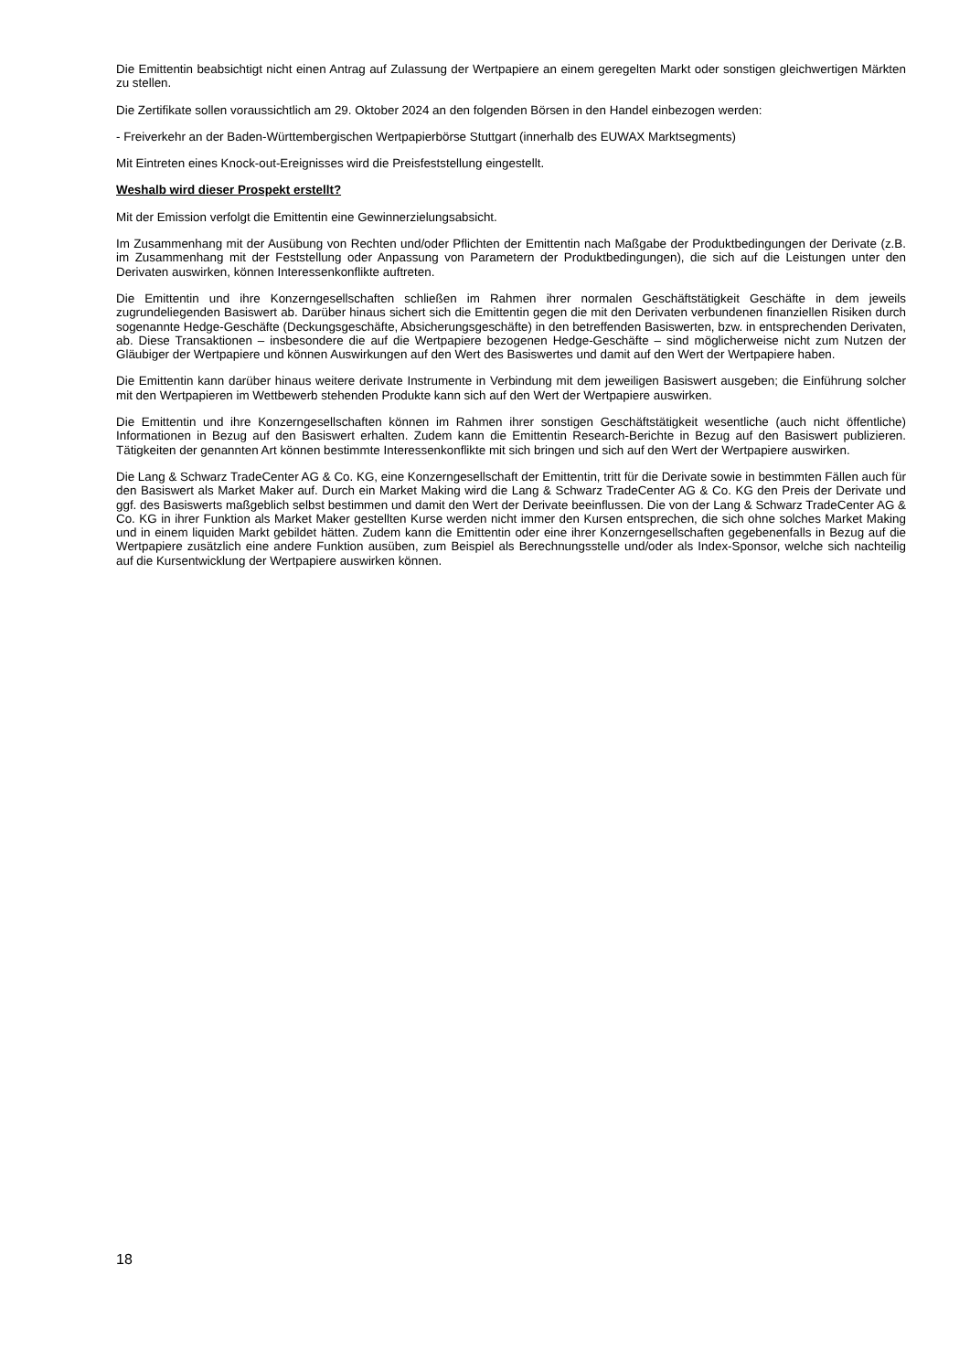Die Emittentin beabsichtigt nicht einen Antrag auf Zulassung der Wertpapiere an einem geregelten Markt oder sonstigen gleichwertigen Märkten zu stellen.
Die Zertifikate sollen voraussichtlich am 29. Oktober 2024 an den folgenden Börsen in den Handel einbezogen werden:
- Freiverkehr an der Baden-Württembergischen Wertpapierbörse Stuttgart (innerhalb des EUWAX Marktsegments)
Mit Eintreten eines Knock-out-Ereignisses wird die Preisfeststellung eingestellt.
Weshalb wird dieser Prospekt erstellt?
Mit der Emission verfolgt die Emittentin eine Gewinnerzielungsabsicht.
Im Zusammenhang mit der Ausübung von Rechten und/oder Pflichten der Emittentin nach Maßgabe der Produktbedingungen der Derivate (z.B. im Zusammenhang mit der Feststellung oder Anpassung von Parametern der Produktbedingungen), die sich auf die Leistungen unter den Derivaten auswirken, können Interessenkonflikte auftreten.
Die Emittentin und ihre Konzerngesellschaften schließen im Rahmen ihrer normalen Geschäftstätigkeit Geschäfte in dem jeweils zugrundeliegenden Basiswert ab. Darüber hinaus sichert sich die Emittentin gegen die mit den Derivaten verbundenen finanziellen Risiken durch sogenannte Hedge-Geschäfte (Deckungsgeschäfte, Absicherungsgeschäfte) in den betreffenden Basiswerten, bzw. in entsprechenden Derivaten, ab. Diese Transaktionen – insbesondere die auf die Wertpapiere bezogenen Hedge-Geschäfte – sind möglicherweise nicht zum Nutzen der Gläubiger der Wertpapiere und können Auswirkungen auf den Wert des Basiswertes und damit auf den Wert der Wertpapiere haben.
Die Emittentin kann darüber hinaus weitere derivate Instrumente in Verbindung mit dem jeweiligen Basiswert ausgeben; die Einführung solcher mit den Wertpapieren im Wettbewerb stehenden Produkte kann sich auf den Wert der Wertpapiere auswirken.
Die Emittentin und ihre Konzerngesellschaften können im Rahmen ihrer sonstigen Geschäftstätigkeit wesentliche (auch nicht öffentliche) Informationen in Bezug auf den Basiswert erhalten. Zudem kann die Emittentin Research-Berichte in Bezug auf den Basiswert publizieren. Tätigkeiten der genannten Art können bestimmte Interessenkonflikte mit sich bringen und sich auf den Wert der Wertpapiere auswirken.
Die Lang & Schwarz TradeCenter AG & Co. KG, eine Konzerngesellschaft der Emittentin, tritt für die Derivate sowie in bestimmten Fällen auch für den Basiswert als Market Maker auf. Durch ein Market Making wird die Lang & Schwarz TradeCenter AG & Co. KG den Preis der Derivate und ggf. des Basiswerts maßgeblich selbst bestimmen und damit den Wert der Derivate beeinflussen. Die von der Lang & Schwarz TradeCenter AG & Co. KG in ihrer Funktion als Market Maker gestellten Kurse werden nicht immer den Kursen entsprechen, die sich ohne solches Market Making und in einem liquiden Markt gebildet hätten. Zudem kann die Emittentin oder eine ihrer Konzerngesellschaften gegebenenfalls in Bezug auf die Wertpapiere zusätzlich eine andere Funktion ausüben, zum Beispiel als Berechnungsstelle und/oder als Index-Sponsor, welche sich nachteilig auf die Kursentwicklung der Wertpapiere auswirken können.
18